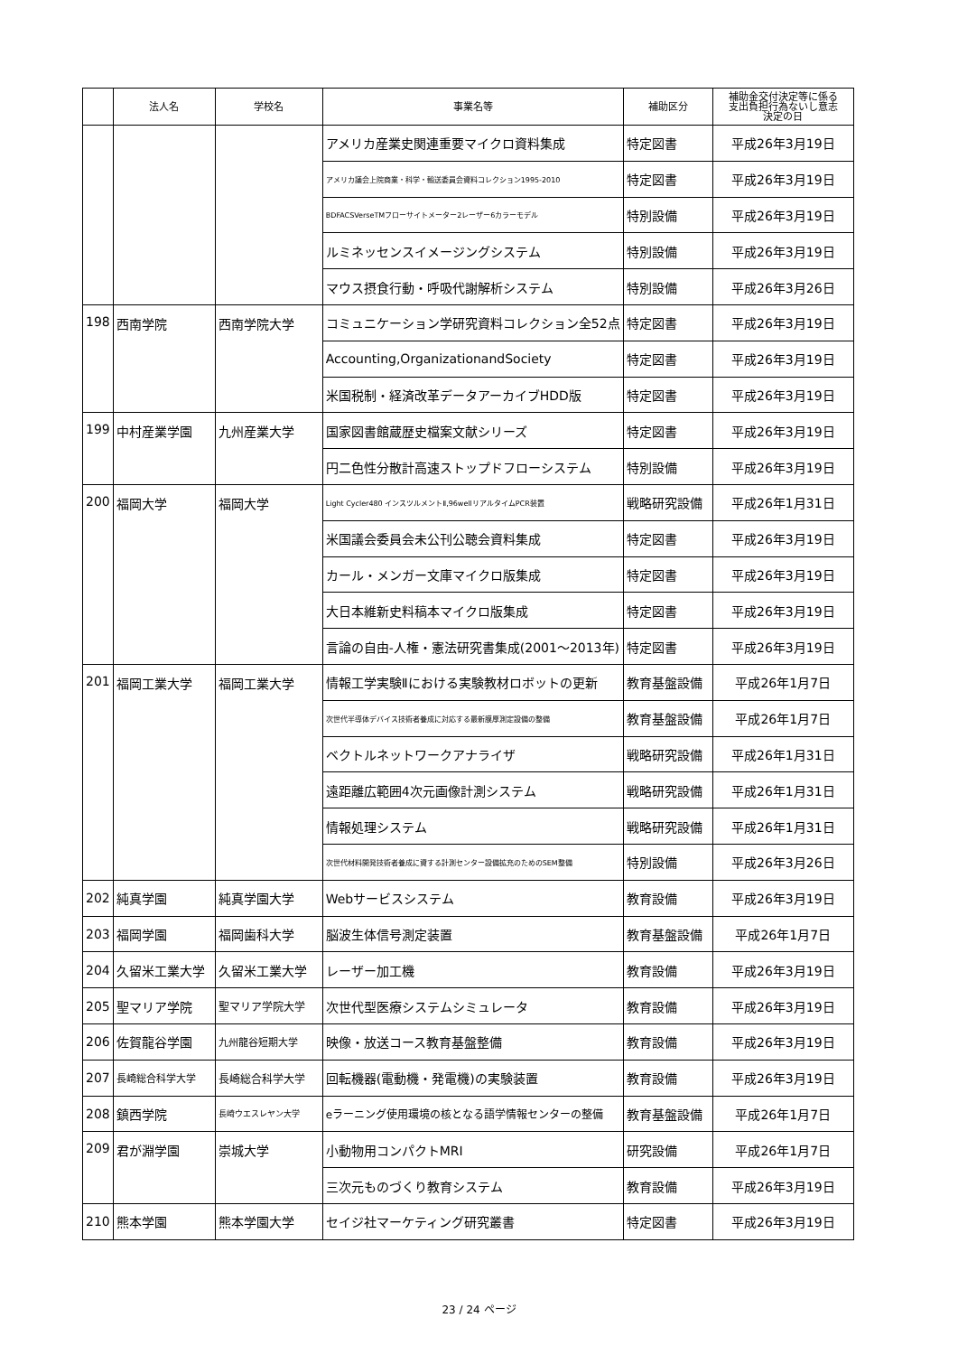| | 法人名 | 学校名 | 事業名等 | 補助区分 | 補助金交付決定等に係る 支出負担行為ないし意志 決定の日 |
| --- | --- | --- | --- | --- | --- |
| | | | アメリカ産業史関連重要マイクロ資料集成 | 特定図書 | 平成26年3月19日 |
| | | | アメリカ議会上院商業・科学・輸送委員会資料コレクション1995-2010 | 特定図書 | 平成26年3月19日 |
| | | | BDFACSVerseTMフローサイトメーター2レーザー6カラーモデル | 特別設備 | 平成26年3月19日 |
| | | | ルミネッセンスイメージングシステム | 特別設備 | 平成26年3月19日 |
| | | | マウス摂食行動・呼吸代謝解析システム | 特別設備 | 平成26年3月26日 |
| 198 | 西南学院 | 西南学院大学 | コミュニケーション学研究資料コレクション全52点 | 特定図書 | 平成26年3月19日 |
| | | | Accounting,OrganizationandSociety | 特定図書 | 平成26年3月19日 |
| | | | 米国税制・経済改革データアーカイブHDD版 | 特定図書 | 平成26年3月19日 |
| 199 | 中村産業学園 | 九州産業大学 | 国家図書館蔵歴史檔案文献シリーズ | 特定図書 | 平成26年3月19日 |
| | | | 円二色性分散計高速ストップドフローシステム | 特別設備 | 平成26年3月19日 |
| 200 | 福岡大学 | 福岡大学 | Light Cycler480 インスツルメントⅡ,96wellリアルタイムPCR装置 | 戦略研究設備 | 平成26年1月31日 |
| | | | 米国議会委員会未公刊公聴会資料集成 | 特定図書 | 平成26年3月19日 |
| | | | カール・メンガー文庫マイクロ版集成 | 特定図書 | 平成26年3月19日 |
| | | | 大日本維新史料稿本マイクロ版集成 | 特定図書 | 平成26年3月19日 |
| | | | 言論の自由-人権・憲法研究書集成(2001～2013年) | 特定図書 | 平成26年3月19日 |
| 201 | 福岡工業大学 | 福岡工業大学 | 情報工学実験Ⅱにおける実験教材ロボットの更新 | 教育基盤設備 | 平成26年1月7日 |
| | | | 次世代半導体デバイス技術者養成に対応する最新膜厚測定設備の整備 | 教育基盤設備 | 平成26年1月7日 |
| | | | ベクトルネットワークアナライザ | 戦略研究設備 | 平成26年1月31日 |
| | | | 遠距離広範囲4次元画像計測システム | 戦略研究設備 | 平成26年1月31日 |
| | | | 情報処理システム | 戦略研究設備 | 平成26年1月31日 |
| | | | 次世代材料開発技術者養成に資する計測センター設備拡充のためのSEM整備 | 特別設備 | 平成26年3月26日 |
| 202 | 純真学園 | 純真学園大学 | Webサービスシステム | 教育設備 | 平成26年3月19日 |
| 203 | 福岡学園 | 福岡歯科大学 | 脳波生体信号測定装置 | 教育基盤設備 | 平成26年1月7日 |
| 204 | 久留米工業大学 | 久留米工業大学 | レーザー加工機 | 教育設備 | 平成26年3月19日 |
| 205 | 聖マリア学院 | 聖マリア学院大学 | 次世代型医療システムシミュレータ | 教育設備 | 平成26年3月19日 |
| 206 | 佐賀龍谷学園 | 九州龍谷短期大学 | 映像・放送コース教育基盤整備 | 教育設備 | 平成26年3月19日 |
| 207 | 長崎総合科学大学 | 長崎総合科学大学 | 回転機器(電動機・発電機)の実験装置 | 教育設備 | 平成26年3月19日 |
| 208 | 鎮西学院 | 長崎ウエスレヤン大学 | eラーニング使用環境の核となる語学情報センターの整備 | 教育基盤設備 | 平成26年1月7日 |
| 209 | 君が淵学園 | 崇城大学 | 小動物用コンパクトMRI | 研究設備 | 平成26年1月7日 |
| | | | 三次元ものづくり教育システム | 教育設備 | 平成26年3月19日 |
| 210 | 熊本学園 | 熊本学園大学 | セイジ社マーケティング研究叢書 | 特定図書 | 平成26年3月19日 |
23 / 24 ページ